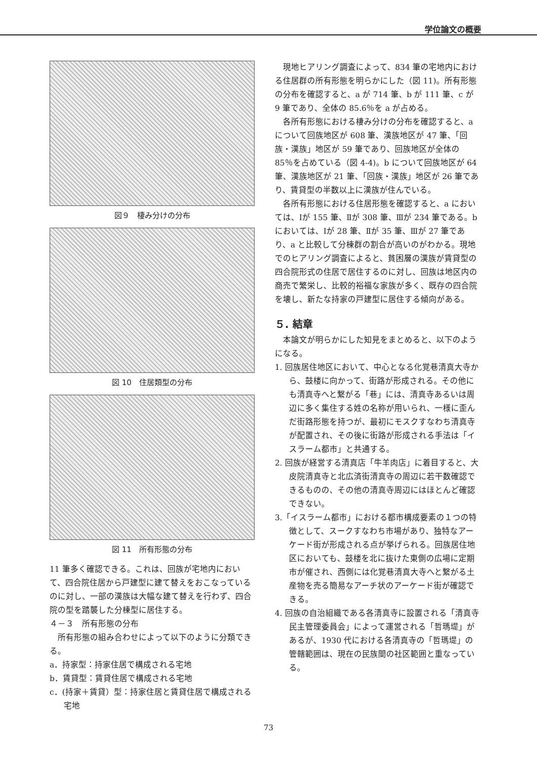学位論文の概要
図９　棲み分けの分布
図 10　住居類型の分布
図 11　所有形態の分布
11 筆多く確認できる。これは、回族が宅地内において、四合院住居から戸建型に建て替えをおこなっているのに対し、一部の漢族は大幅な建て替えを行わず、四合院の型を踏襲した分棟型に居住する。
４－３　所有形態の分布
所有形態の組み合わせによって以下のように分類できる。
a．持家型：持家住居で構成される宅地
b．賃貸型：賃貸住居で構成される宅地
c．(持家＋賃貸）型：持家住居と賃貸住居で構成される宅地
現地ヒアリング調査によって、834 筆の宅地内における住居群の所有形態を明らかにした（図 11)。所有形態の分布を確認すると、a が 714 筆、b が 111 筆、c が 9 筆であり、全体の 85.6％を a が占める。
各所有形態における棲み分けの分布を確認すると、a について回族地区が 608 筆、漢族地区が 47 筆、「回族・漢族」地区が 59 筆であり、回族地区が全体の 85％を占めている（図 4-4)。b について回族地区が 64 筆、漢族地区が 21 筆、「回族・漢族」地区が 26 筆であり、賃貸型の半数以上に漢族が住んでいる。
各所有形態における住居形態を確認すると、a においては、Ⅰが 155 筆、Ⅱが 308 筆、Ⅲが 234 筆である。b においては、Ⅰが 28 筆、Ⅱが 35 筆、Ⅲが 27 筆であり、a と比較して分棟群の割合が高いのがわかる。現地でのヒアリング調査によると、貧困層の漢族が賃貸型の四合院形式の住居で居住するのに対し、回族は地区内の商売で繁栄し、比較的裕福な家族が多く、既存の四合院を壊し、新たな持家の戸建型に居住する傾向がある。
５. 結章
本論文が明らかにした知見をまとめると、以下のようになる。
1. 回族居住地区において、中心となる化覚巷清真大寺から、鼓楼に向かって、街路が形成される。その他にも清真寺へと繋がる「巷」には、清真寺あるいは周辺に多く集住する姓の名称が用いられ、一様に歪んだ街路形態を持つが、最初にモスクすなわち清真寺が配置され、その後に街路が形成される手法は「イスラーム都市」と共通する。
2. 回族が経営する清真店「牛羊肉店」に着目すると、大皮院清真寺と北広済街清真寺の周辺に若干数確認できるものの、その他の清真寺周辺にはほとんど確認できない。
3.「イスラーム都市」における都市構成要素の１つの特徴として、スークすなわち市場があり、独特なアーケード街が形成される点が挙げられる。回族居住地区においても、鼓楼を北に抜けた東側の広場に定期市が催され、西側には化覚巷清真大寺へと繋がる土産物を売る簡易なアーチ状のアーケード街が確認できる。
4. 回族の自治組織である各清真寺に設置される「清真寺民主管理委員会」によって運営される「哲瑪堤」があるが、1930 代における各清真寺の「哲瑪堤」の管轄範囲は、現在の民族間の社区範囲と重なっている。
73